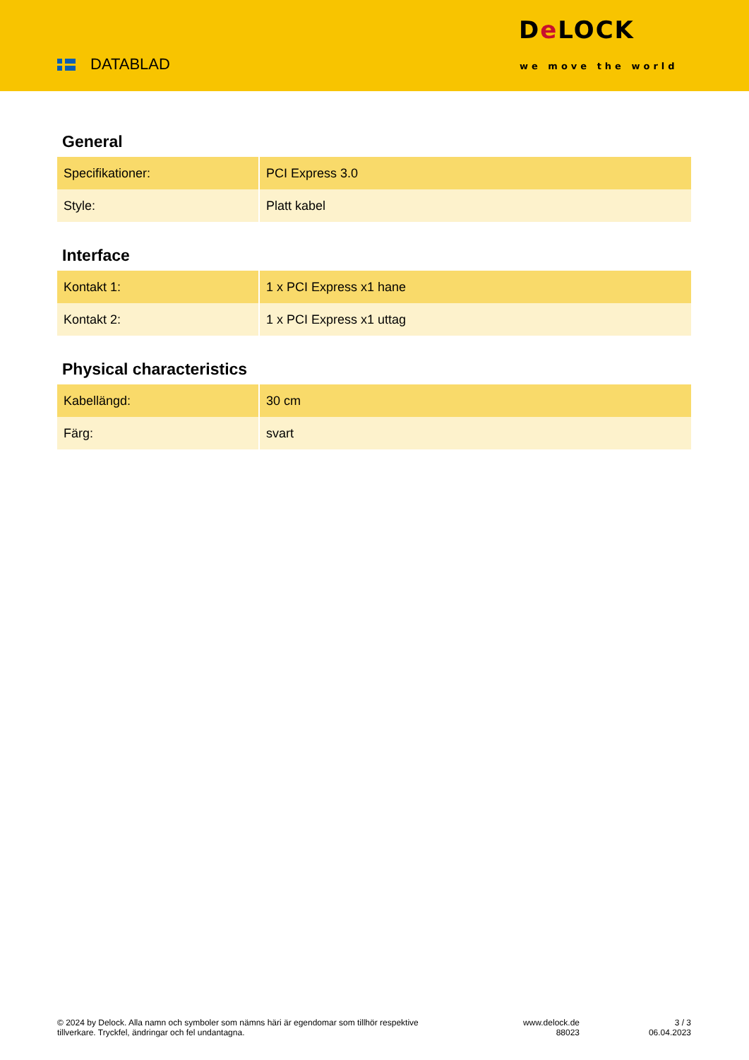DATABLAD
De LOCK
we move the world
General
| Specifikationer: | PCI Express 3.0 |
| Style: | Platt kabel |
Interface
| Kontakt 1: | 1 x PCI Express x1 hane |
| Kontakt 2: | 1 x PCI Express x1 uttag |
Physical characteristics
| Kabellängd: | 30 cm |
| Färg: | svart |
© 2024 by Delock. Alla namn och symboler som nämns häri är egendomar som tillhör respektive tillverkare. Tryckfel, ändringar och fel undantagna.
www.delock.de
88023
3 / 3
06.04.2023